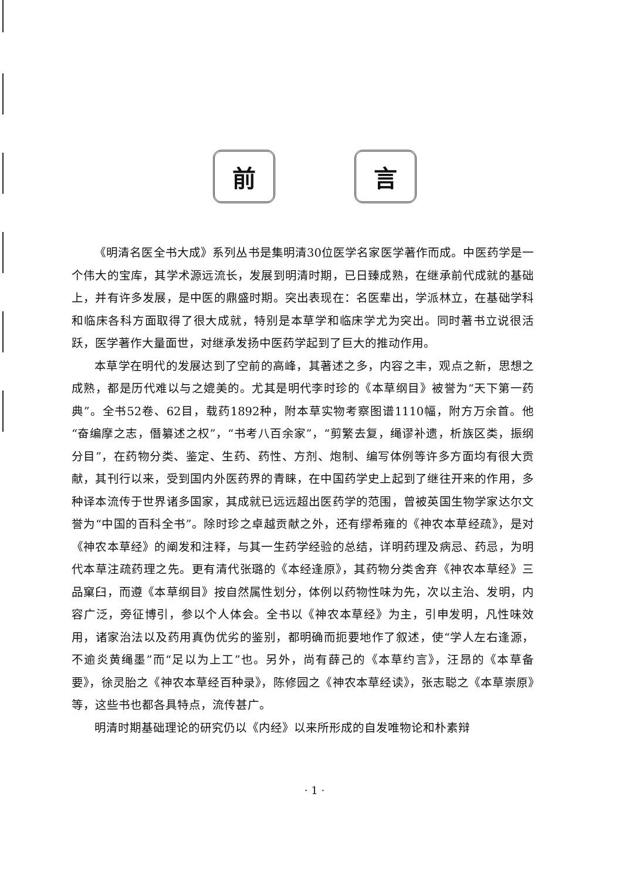前 言
《明清名医全书大成》系列丛书是集明清30位医学名家医学著作而成。中医药学是一个伟大的宝库，其学术源远流长，发展到明清时期，已日臻成熟，在继承前代成就的基础上，并有许多发展，是中医的鼎盛时期。突出表现在：名医辈出，学派林立，在基础学科和临床各科方面取得了很大成就，特别是本草学和临床学尤为突出。同时著书立说很活跃，医学著作大量面世，对继承发扬中医药学起到了巨大的推动作用。
本草学在明代的发展达到了空前的高峰，其著述之多，内容之丰，观点之新，思想之成熟，都是历代难以与之媲美的。尤其是明代李时珍的《本草纲目》被誉为“天下第一药典”。全书52卷、62目，载药1892种，附本草实物考察图谱1110幅，附方万余首。他“奋编摩之志，僭纂述之权”，“书考八百余家”，“剪繁去复，绳谬补遗，析族区类，振纲分目”，在药物分类、鉴定、生药、药性、方剂、炮制、编写体例等许多方面均有很大贡献，其刊行以来，受到国内外医药界的青睐，在中国药学史上起到了继往开来的作用，多种译本流传于世界诸多国家，其成就已远远超出医药学的范围，曾被英国生物学家达尔文誉为“中国的百科全书”。除时珍之卓越贡献之外，还有缪希雍的《神农本草经疏》，是对《神农本草经》的阐发和注释，与其一生药学经验的总结，详明药理及病忌、药忌，为明代本草注疏药理之先。更有清代张璐的《本经逢原》，其药物分类舍弃《神农本草经》三品窠臼，而遵《本草纲目》按自然属性划分，体例以药物性味为先，次以主治、发明，内容广泛，旁征博引，参以个人体会。全书以《神农本草经》为主，引申发明，凡性味效用，诸家治法以及药用真伪优劣的鉴别，都明确而扼要地作了叙述，使“学人左右逢源，不逾炎黄绳墨”而“足以为上工”也。另外，尚有薛己的《本草约言》，汪昂的《本草备要》，徐灵胎之《神农本草经百种录》，陈修园之《神农本草经读》，张志聪之《本草崇原》等，这些书也都各具特点，流传甚广。
明清时期基础理论的研究仍以《内经》以来所形成的自发唯物论和朴素辩
· 1 ·